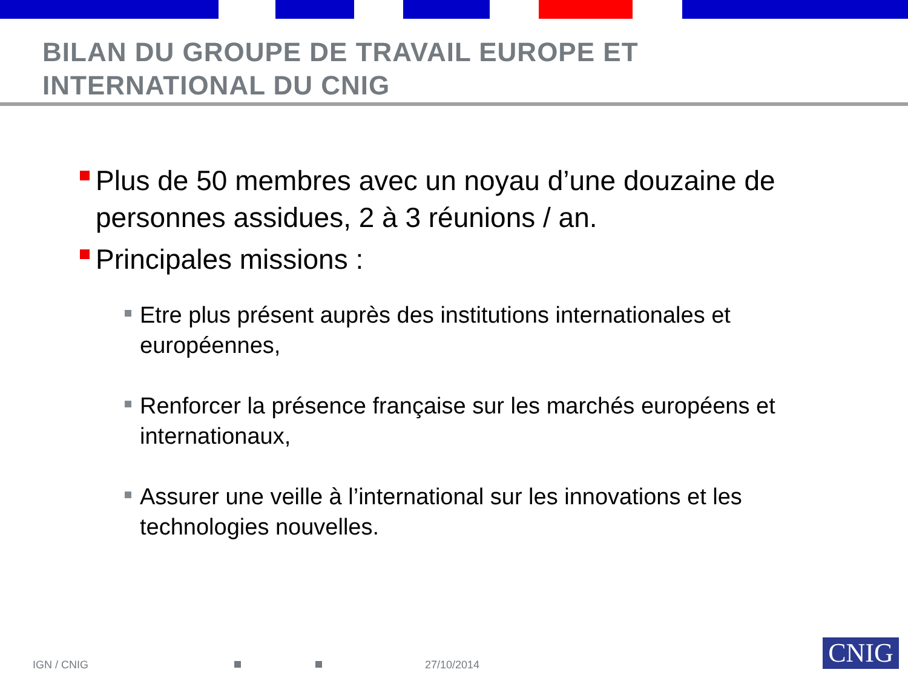BILAN DU GROUPE DE TRAVAIL EUROPE ET
INTERNATIONAL DU CNIG
Plus de 50 membres avec un noyau d’une douzaine de personnes assidues, 2 à 3 réunions / an.
Principales missions :
Etre plus présent auprès des institutions internationales et européennes,
Renforcer la présence française sur les marchés européens et internationaux,
Assurer une veille à l’international sur les innovations et les technologies nouvelles.
IGN / CNIG 27/10/2014 CNIG